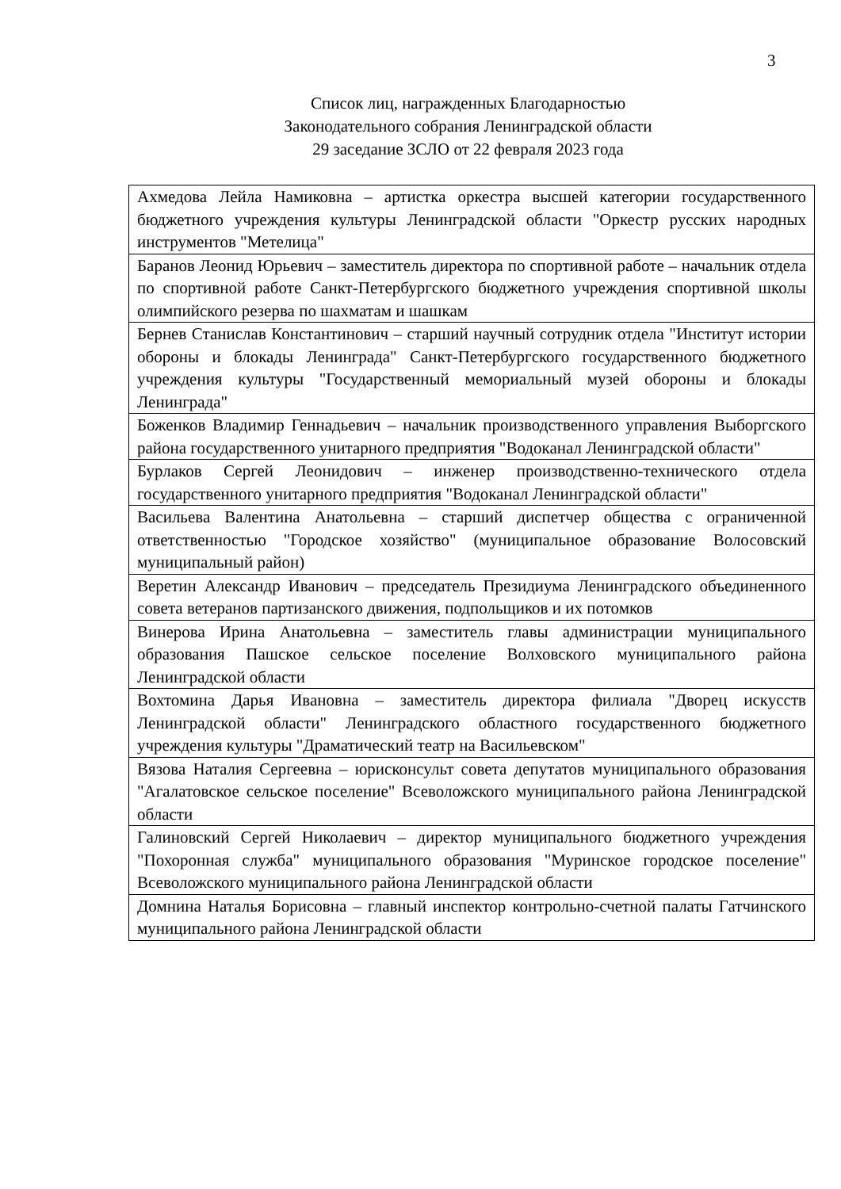3
Список лиц, награжденных Благодарностью
Законодательного собрания Ленинградской области
29 заседание ЗСЛО от 22 февраля 2023 года
| Ахмедова Лейла Намиковна – артистка оркестра высшей категории государственного бюджетного учреждения культуры Ленинградской области "Оркестр русских народных инструментов "Метелица" |
| Баранов Леонид Юрьевич – заместитель директора по спортивной работе – начальник отдела по спортивной работе Санкт-Петербургского бюджетного учреждения спортивной школы олимпийского резерва по шахматам и шашкам |
| Бернев Станислав Константинович – старший научный сотрудник отдела "Институт истории обороны и блокады Ленинграда" Санкт-Петербургского государственного бюджетного учреждения культуры "Государственный мемориальный музей обороны и блокады Ленинграда" |
| Боженков Владимир Геннадьевич – начальник производственного управления Выборгского района государственного унитарного предприятия "Водоканал Ленинградской области" |
| Бурлаков Сергей Леонидович – инженер производственно-технического отдела государственного унитарного предприятия "Водоканал Ленинградской области" |
| Васильева Валентина Анатольевна – старший диспетчер общества с ограниченной ответственностью "Городское хозяйство" (муниципальное образование Волосовский муниципальный район) |
| Веретин Александр Иванович – председатель Президиума Ленинградского объединенного совета ветеранов партизанского движения, подпольщиков и их потомков |
| Винерова Ирина Анатольевна – заместитель главы администрации муниципального образования Пашское сельское поселение Волховского муниципального района Ленинградской области |
| Вохтомина Дарья Ивановна – заместитель директора филиала "Дворец искусств Ленинградской области" Ленинградского областного государственного бюджетного учреждения культуры "Драматический театр на Васильевском" |
| Вязова Наталия Сергеевна – юрисконсульт совета депутатов муниципального образования "Агалатовское сельское поселение" Всеволожского муниципального района Ленинградской области |
| Галиновский Сергей Николаевич – директор муниципального бюджетного учреждения "Похоронная служба" муниципального образования "Муринское городское поселение" Всеволожского муниципального района Ленинградской области |
| Домнина Наталья Борисовна – главный инспектор контрольно-счетной палаты Гатчинского муниципального района Ленинградской области |